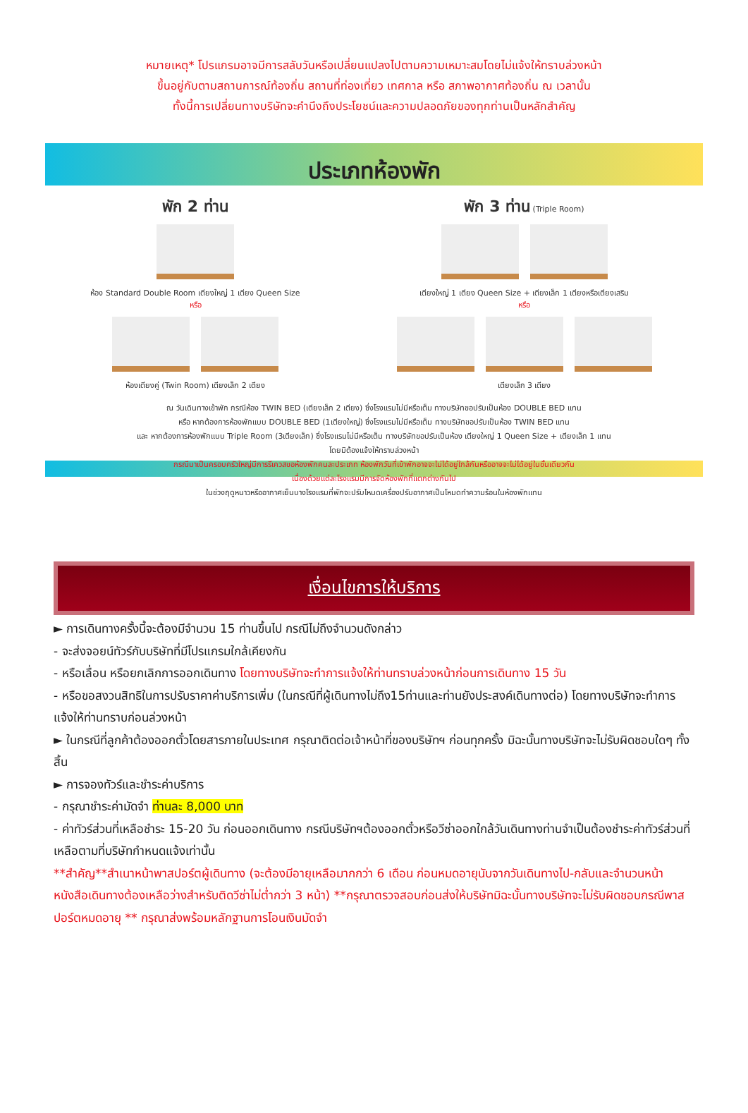หมายเหตุ* โปรแกรมอาจมีการสลับวันหรือเปลี่ยนแปลงไปตามความเหมาะสมโดยไม่แจ้งให้ทราบล่วงหน้า
ขึ้นอยู่กับตามสถานการณ์ท้องถิ่น สถานที่ท่องเที่ยว เทศกาล หรือ สภาพอากาศท้องถิ่น ณ เวลานั้น
ทั้งนี้การเปลี่ยนทางบริษัทจะคำนึงถึงประโยชน์และความปลอดภัยของทุกท่านเป็นหลักสำคัญ
ประเภทห้องพัก
พัก 2 ท่าน
ห้อง Standard Double Room เตียงใหญ่ 1 เตียง Queen Size
หรือ
ห้องเตียงคู่ (Twin Room) เตียงเล็ก 2 เตียง
พัก 3 ท่าน (Triple Room)
เตียงใหญ่ 1 เตียง Queen Size + เตียงเล็ก 1 เตียงหรือเตียงเสริม
หรือ
เตียงเล็ก 3 เตียง
ณ วันเดินทางเข้าพัก กรณีห้อง TWIN BED (เตียงเล็ก 2 เตียง) ซึ่งโรงแรมไม่มีหรือเต็ม ทางบริษัทขอปรับเป็นห้อง DOUBLE BED แทน
หรือ หากต้องการห้องพักแบบ DOUBLE BED (1เตียงใหญ่) ซึ่งโรงแรมไม่มีหรือเต็ม ทางบริษัทขอปรับเป็นห้อง TWIN BED แทน
และ หากต้องการห้องพักแบบ Triple Room (3เตียงเล็ก) ซึ่งโรงแรมไม่มีหรือเต็ม ทางบริษัทขอปรับเป็นห้อง เตียงใหญ่ 1 Queen Size + เตียงเล็ก 1 แทน
โดยมิต้องแจ้งให้ทราบล่วงหน้า
กรณีมาเป็นครอบครัวใหญ่มีการรีเควสขอห้องพักคนละประเภท ห้องพักวันที่เข้าพักอาจจะไม่ได้อยู่ใกล้กันหรืออาจจะไม่ได้อยู่ในชั้นเดียวกัน
เนื่องด้วยแต่ละโรงแรมมีการจัดห้องพักที่แตกต่างกันไป
ในช่วงฤดูหนาวหรืออากาศเย็นบางโรงแรมที่พักจะปรับโหมดเครื่องปรับอากาศเป็นโหมดทำความร้อนในห้องพักแทน
เงื่อนไขการให้บริการ
► การเดินทางครั้งนี้จะต้องมีจำนวน 15 ท่านขึ้นไป กรณีไม่ถึงจำนวนดังกล่าว
- จะส่งจอยน์ทัวร์กับบริษัทที่มีโปรแกรมใกล้เคียงกัน
- หรือเลื่อน หรือยกเลิกการออกเดินทาง โดยทางบริษัทจะทำการแจ้งให้ท่านทราบล่วงหน้าก่อนการเดินทาง 15 วัน
- หรือขอสงวนสิทธิในการปรับราคาค่าบริการเพิ่ม (ในกรณีที่ผู้เดินทางไม่ถึง15ท่านและท่านยังประสงค์เดินทางต่อ) โดยทางบริษัทจะทำการแจ้งให้ท่านทราบก่อนล่วงหน้า
► ในกรณีที่ลูกค้าต้องออกตั๋วโดยสารภายในประเทศ กรุณาติดต่อเจ้าหน้าที่ของบริษัทฯ ก่อนทุกครั้ง มิฉะนั้นทางบริษัทจะไม่รับผิดชอบใดๆ ทั้งสิ้น
► การจองทัวร์และชำระค่าบริการ
- กรุณาชำระค่ามัดจำ ท่านละ 8,000 บาท
- ค่าทัวร์ส่วนที่เหลือชำระ 15-20 วัน ก่อนออกเดินทาง กรณีบริษัทฯต้องออกตั๋วหรือวีซ่าออกใกล้วันเดินทางท่านจำเป็นต้องชำระค่าทัวร์ส่วนที่เหลือตามที่บริษัทกำหนดแจ้งเท่านั้น
**สำคัญ**สำเนาหน้าพาสปอร์ตผู้เดินทาง (จะต้องมีอายุเหลือมากกว่า 6 เดือน ก่อนหมดอายุนับจากวันเดินทางไป-กลับและจำนวนหน้าหนังสือเดินทางต้องเหลือว่างสำหรับติดวีซ่าไม่ต่ำกว่า 3 หน้า) **กรุณาตรวจสอบก่อนส่งให้บริษัทมิฉะนั้นทางบริษัทจะไม่รับผิดชอบกรณีพาสปอร์ตหมดอายุ ** กรุณาส่งพร้อมหลักฐานการโอนเงินมัดจำ